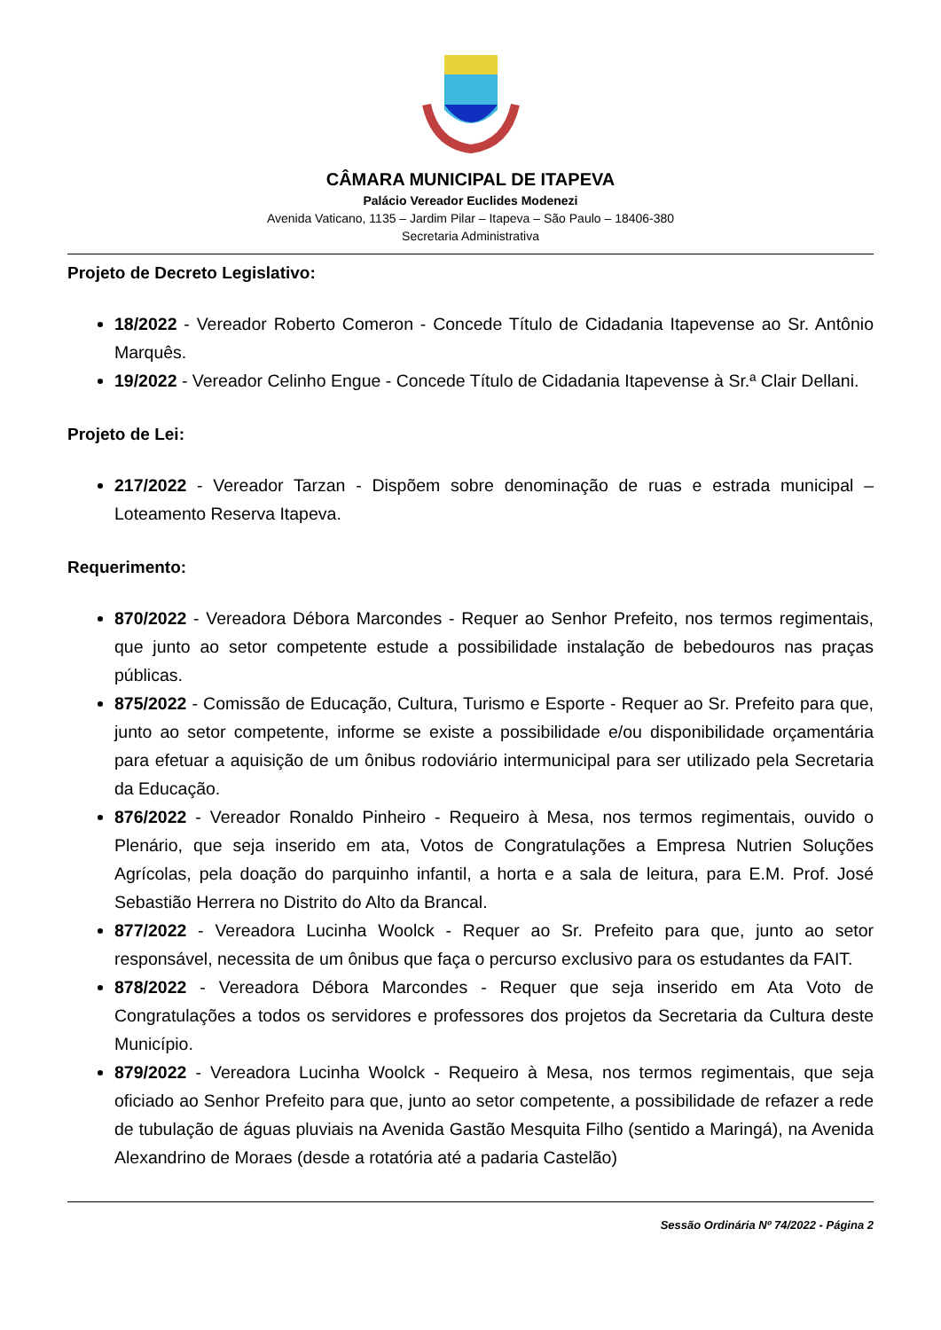CÂMARA MUNICIPAL DE ITAPEVA
Palácio Vereador Euclides Modenezi
Avenida Vaticano, 1135 – Jardim Pilar – Itapeva – São Paulo – 18406-380
Secretaria Administrativa
Projeto de Decreto Legislativo:
18/2022 - Vereador Roberto Comeron - Concede Título de Cidadania Itapevense ao Sr. Antônio Marquês.
19/2022 - Vereador Celinho Engue - Concede Título de Cidadania Itapevense à Sr.ª Clair Dellani.
Projeto de Lei:
217/2022 - Vereador Tarzan - Dispõem sobre denominação de ruas e estrada municipal – Loteamento Reserva Itapeva.
Requerimento:
870/2022 - Vereadora Débora Marcondes - Requer ao Senhor Prefeito, nos termos regimentais, que junto ao setor competente estude a possibilidade instalação de bebedouros nas praças públicas.
875/2022 - Comissão de Educação, Cultura, Turismo e Esporte - Requer ao Sr. Prefeito para que, junto ao setor competente, informe se existe a possibilidade e/ou disponibilidade orçamentária para efetuar a aquisição de um ônibus rodoviário intermunicipal para ser utilizado pela Secretaria da Educação.
876/2022 - Vereador Ronaldo Pinheiro - Requeiro à Mesa, nos termos regimentais, ouvido o Plenário, que seja inserido em ata, Votos de Congratulações a Empresa Nutrien Soluções Agrícolas, pela doação do parquinho infantil, a horta e a sala de leitura, para E.M. Prof. José Sebastião Herrera no Distrito do Alto da Brancal.
877/2022 - Vereadora Lucinha Woolck - Requer ao Sr. Prefeito para que, junto ao setor responsável, necessita de um ônibus que faça o percurso exclusivo para os estudantes da FAIT.
878/2022 - Vereadora Débora Marcondes - Requer que seja inserido em Ata Voto de Congratulações a todos os servidores e professores dos projetos da Secretaria da Cultura deste Município.
879/2022 - Vereadora Lucinha Woolck - Requeiro à Mesa, nos termos regimentais, que seja oficiado ao Senhor Prefeito para que, junto ao setor competente, a possibilidade de refazer a rede de tubulação de águas pluviais na Avenida Gastão Mesquita Filho (sentido a Maringá), na Avenida Alexandrino de Moraes (desde a rotatória até a padaria Castelão)
Sessão Ordinária Nº 74/2022 - Página 2